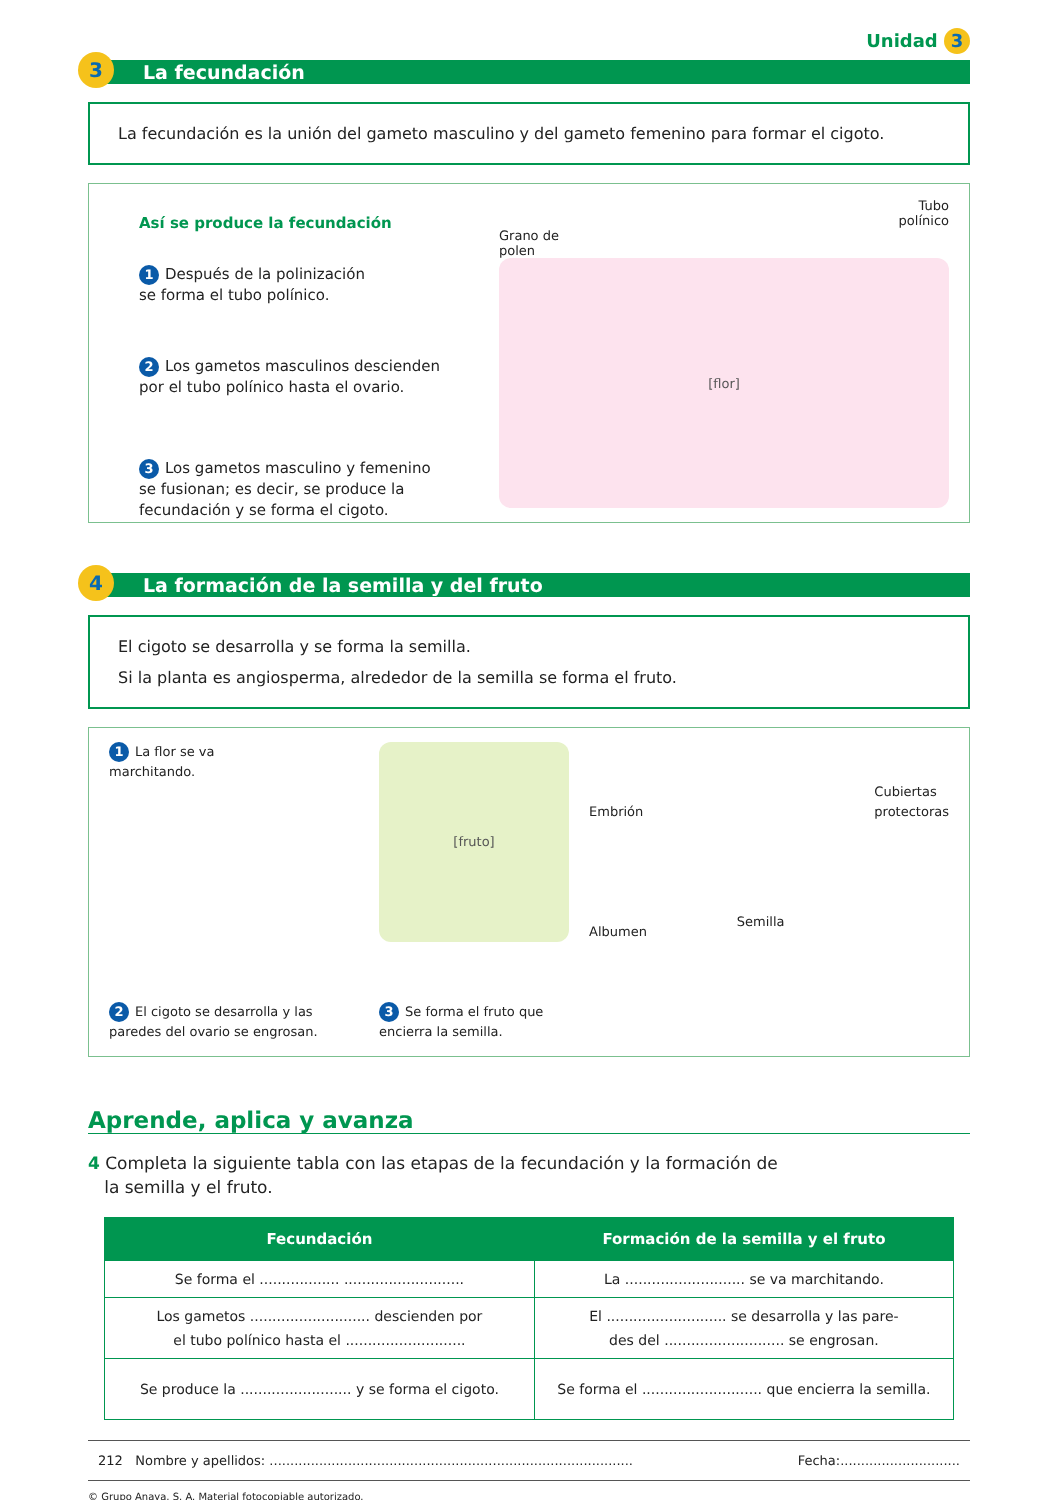Unidad 3
3 La fecundación
La fecundación es la unión del gameto masculino y del gameto femenino para formar el cigoto.
Así se produce la fecundación
1 Después de la polinización
se forma el tubo polínico.
2 Los gametos masculinos descienden
por el tubo polínico hasta el ovario.
3 Los gametos masculino y femenino
se fusionan; es decir, se produce la
fecundación y se forma el cigoto.
Tubo
polínico
Grano de
polen
[flor]
4 La formación de la semilla y del fruto
El cigoto se desarrolla y se forma la semilla.
Si la planta es angiosperma, alrededor de la semilla se forma el fruto.
1 La flor se va
marchitando.
2 El cigoto se desarrolla y las
paredes del ovario se engrosan.
[fruto]
3 Se forma el fruto que
encierra la semilla.
Embrión
Albumen
Semilla
Cubiertas
protectoras
Aprende, aplica y avanza
4 Completa la siguiente tabla con las etapas de la fecundación y la formación de
la semilla y el fruto.
| Fecundación | Formación de la semilla y el fruto |
| --- | --- |
| Se forma el .................. ........................... | La ........................... se va marchitando. |
| Los gametos ........................... descienden por el tubo polínico hasta el ........................... | El ........................... se desarrolla y las pare- des del ........................... se engrosan. |
| Se produce la ......................... y se forma el cigoto. | Se forma el ........................... que encierra la semilla. |
212 Nombre y apellidos: ........................................................................................ Fecha:.............................
© Grupo Anaya, S. A. Material fotocopiable autorizado.